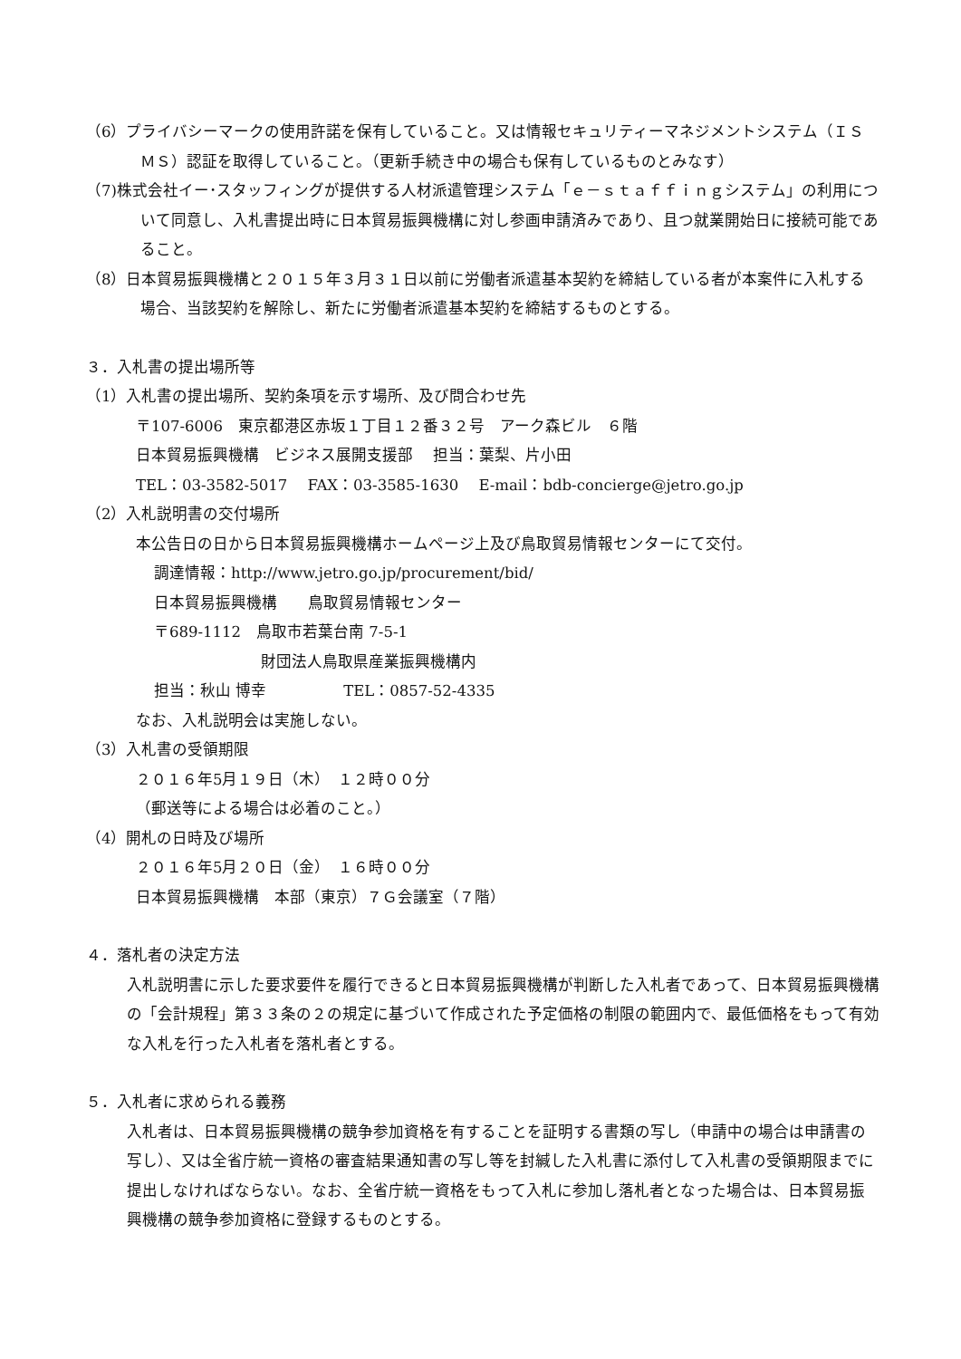（6）プライバシーマークの使用許諾を保有していること。又は情報セキュリティーマネジメントシステム（ＩＳＭＳ）認証を取得していること。（更新手続き中の場合も保有しているものとみなす）
（7)株式会社イー･スタッフィングが提供する人材派遣管理システム「ｅ－ｓｔａｆｆｉｎｇシステム」の利用について同意し、入札書提出時に日本貿易振興機構に対し参画申請済みであり、且つ就業開始日に接続可能であること。
（8）日本貿易振興機構と２０１５年３月３１日以前に労働者派遣基本契約を締結している者が本案件に入札する場合、当該契約を解除し、新たに労働者派遣基本契約を締結するものとする。
３．入札書の提出場所等
（1）入札書の提出場所、契約条項を示す場所、及び問合わせ先
〒107-6006　東京都港区赤坂１丁目１２番３２号　アーク森ビル　６階
日本貿易振興機構　ビジネス展開支援部　 担当：葉梨、片小田
TEL：03-3582-5017　 FAX：03-3585-1630　 E-mail：bdb-concierge@jetro.go.jp
（2）入札説明書の交付場所
本公告日の日から日本貿易振興機構ホームページ上及び鳥取貿易情報センターにて交付。
調達情報：http://www.jetro.go.jp/procurement/bid/
日本貿易振興機構　　鳥取貿易情報センター
〒689-1112　鳥取市若葉台南 7-5-1
財団法人鳥取県産業振興機構内
担当：秋山 博幸　　　　　TEL：0857-52-4335
なお、入札説明会は実施しない。
（3）入札書の受領期限
２０１６年5月１９日（木）　１２時００分
（郵送等による場合は必着のこと。）
（4）開札の日時及び場所
２０１６年5月２０日（金）　１６時００分
日本貿易振興機構　本部（東京）７Ｇ会議室（７階）
４．落札者の決定方法
入札説明書に示した要求要件を履行できると日本貿易振興機構が判断した入札者であって、日本貿易振興機構の「会計規程」第３３条の２の規定に基づいて作成された予定価格の制限の範囲内で、最低価格をもって有効な入札を行った入札者を落札者とする。
５．入札者に求められる義務
入札者は、日本貿易振興機構の競争参加資格を有することを証明する書類の写し（申請中の場合は申請書の写し）、又は全省庁統一資格の審査結果通知書の写し等を封緘した入札書に添付して入札書の受領期限までに提出しなければならない。なお、全省庁統一資格をもって入札に参加し落札者となった場合は、日本貿易振興機構の競争参加資格に登録するものとする。